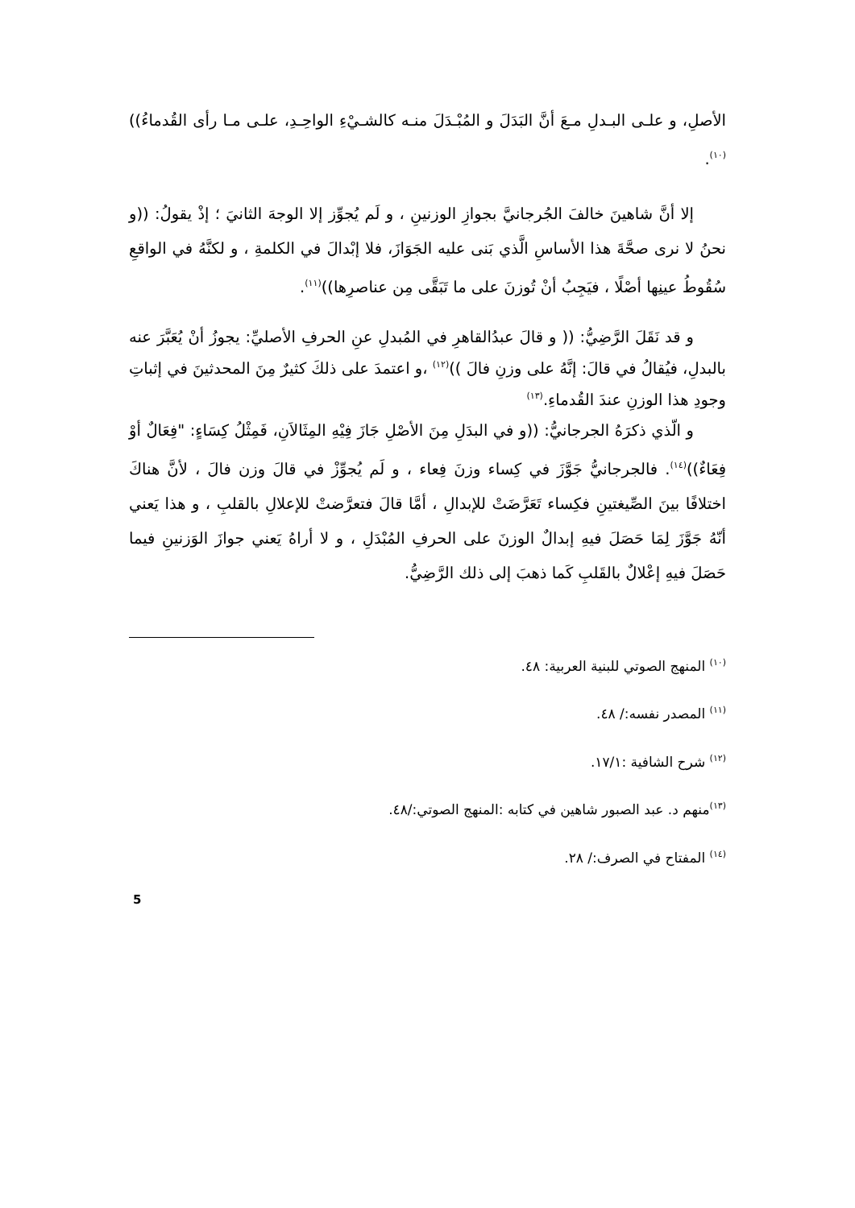الأصلِ، و علـى البـدلِ مـعَ أنَّ البَدَلَ و المُبْـدَلَ منـه كالشـيْءِ الواحِـدِ، علـى مـا رأى القُدماءُ))<sup>(١٠)</sup>.
إلا أنَّ شاهينَ خالفَ الجُرجانيَّ بجوازِ الوزنينِ ، و لَم يُجوِّز إلا الوجهَ الثانيَ ؛ إذْ يقولُ: ((و نحنُ لا نرى صحَّةَ هذا الأساسِ الَّذي بَنى عليه الجَوَازَ، فلا إبْدالَ في الكلمةِ ، و لكنَّهُ في الواقعِ سُقُوطُ عينِها أصْلًا ، فيَجِبُ أنْ تُوزنَ على ما تَبَقَّى مِن عناصرِها))<sup>(١١)</sup>.
و قد نَقَلَ الرَّضِيُّ: (( و قالَ عبدُالقاهرِ في المُبدلِ عنِ الحرفِ الأصليِّ: يجوزُ أنْ يُعَبَّرَ عنه بالبدلِ، فيُقالُ في قالَ: إنَّهُ على وزنِ فالَ ))<sup>(١٢)</sup> ،و اعتمدَ على ذلكَ كثيرٌ مِنَ المحدثينَ في إثباتِ وجودِ هذا الوزنِ عندَ القُدماءِ.<sup>(١٣)</sup>
و الّذي ذكرَهُ الجرجانيُّ: ((و في البدَلِ مِنَ الأصْلِ جَازَ فِيْهِ المِثَالاَنِ، فَمِثْلُ كِسَاءٍ: "فِعَالٌ أوْ فِعَاءٌ))<sup>(١٤)</sup>. فالجرجانيُّ جَوَّزَ في كِساء وزنَ فِعاء ، و لَم يُجوِّزْ في قالَ وزن فالَ ، لأنَّ هناكَ اختلافًا بينَ الصِّيغتينِ فكِساء تَعَرَّضَتْ للإبدالِ ، أمَّا قالَ فتعرَّضتْ للإعلالِ بالقلبِ ، و هذا يَعني أنّهُ جَوَّزَ لِمَا حَصَلَ فيهِ إبدالٌ الوزنَ على الحرفِ المُبْدَلِ ، و لا أراهُ يَعني جوازَ الوَزنينِ فيما حَصَلَ فيهِ إعْلالٌ بالقَلبِ كَما ذهبَ إلى ذلك الرَّضِيُّ.
<sup>(١٠)</sup> المنهج الصوتي للبنية العربية: ٤٨.
<sup>(١١)</sup> المصدر نفسه:/ ٤٨.
<sup>(١٢)</sup> شرح الشافية :١٧/١.
<sup>(١٣)</sup> منهم د. عبد الصبور شاهين في كتابه :المنهج الصوتي:/٤٨.
<sup>(١٤)</sup> المفتاح في الصرف:/ ٢٨.
5